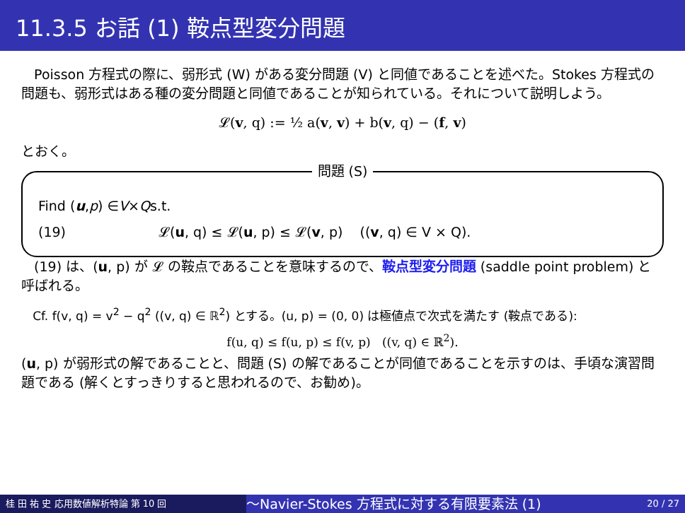11.3.5 お話 (1) 鞍点型変分問題
Poisson 方程式の際に、弱形式 (W) がある変分問題 (V) と同値であることを述べた。Stokes 方程式の問題も、弱形式はある種の変分問題と同値であることが知られている。それについて説明しよう。
𝓛(v, q) := ½ a(v, v) + b(v, q) − (f, v)
とおく。
問題 (S)
Find (u, p) ∈ V × Q s.t.
(19) 𝓛(u, q) ≤ 𝓛(u, p) ≤ 𝓛(v, p) ((v, q) ∈ V × Q).
(19) は、(u, p) が 𝓛 の鞍点であることを意味するので、鞍点型変分問題 (saddle point problem) と呼ばれる。
Cf. f(v, q) = v<sup>2</sup> − q<sup>2</sup> ((v, q) ∈ ℝ<sup>2</sup>) とする。(u, p) = (0, 0) は極値点で次式を満たす (鞍点である):
f(u, q) ≤ f(u, p) ≤ f(v, p) ((v, q) ∈ ℝ<sup>2</sup>).
(u, p) が弱形式の解であることと、問題 (S) の解であることが同値であることを示すのは、手頃な演習問題である (解くとすっきりすると思われるので、お勧め)。
桂 田 祐 史 応用数値解析特論 第 10 回
〜Navier-Stokes 方程式に対する有限要素法 (1)
20 / 27